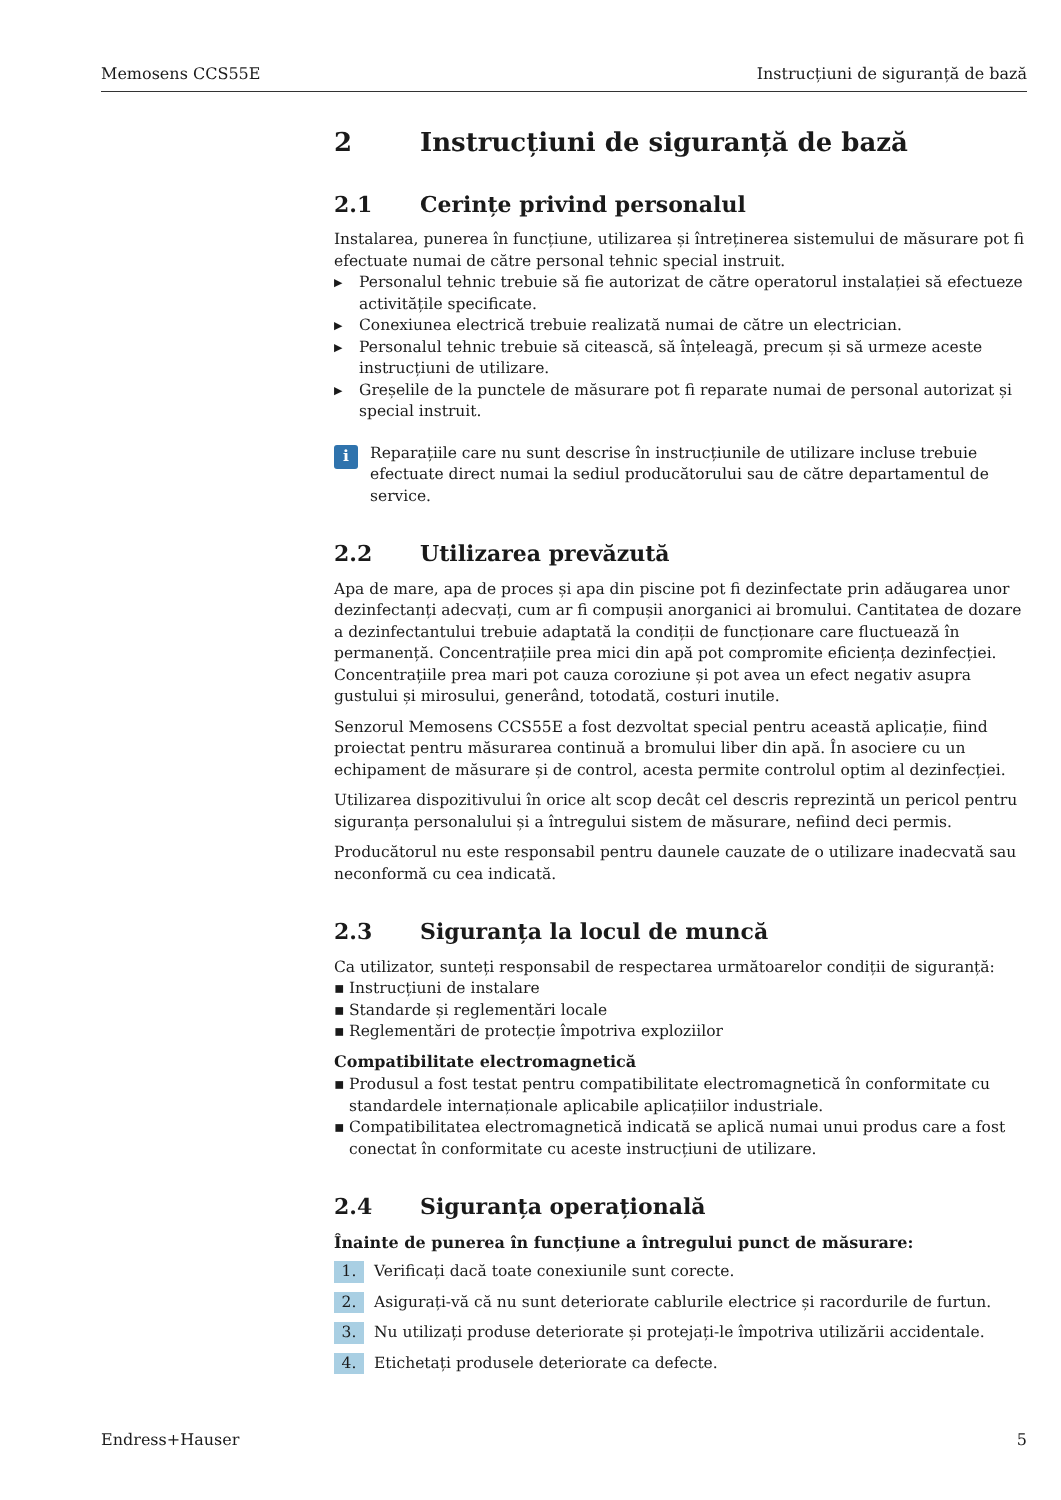Memosens CCS55E Instrucțiuni de siguranță de bază
2 Instrucțiuni de siguranță de bază
2.1 Cerințe privind personalul
Instalarea, punerea în funcțiune, utilizarea și întreținerea sistemului de măsurare pot fi efectuate numai de către personal tehnic special instruit.
▶ Personalul tehnic trebuie să fie autorizat de către operatorul instalației să efectueze activitățile specificate.
▶ Conexiunea electrică trebuie realizată numai de către un electrician.
▶ Personalul tehnic trebuie să citească, să înțeleagă, precum și să urmeze aceste instrucțiuni de utilizare.
▶ Greșelile de la punctele de măsurare pot fi reparate numai de personal autorizat și special instruit.
i
Reparațiile care nu sunt descrise în instrucțiunile de utilizare incluse trebuie efectuate direct numai la sediul producătorului sau de către departamentul de service.
2.2 Utilizarea prevăzută
Apa de mare, apa de proces și apa din piscine pot fi dezinfectate prin adăugarea unor dezinfectanți adecvați, cum ar fi compușii anorganici ai bromului. Cantitatea de dozare a dezinfectantului trebuie adaptată la condiții de funcționare care fluctuează în permanență. Concentrațiile prea mici din apă pot compromite eficiența dezinfecției. Concentrațiile prea mari pot cauza coroziune și pot avea un efect negativ asupra gustului și mirosului, generând, totodată, costuri inutile.
Senzorul Memosens CCS55E a fost dezvoltat special pentru această aplicație, fiind proiectat pentru măsurarea continuă a bromului liber din apă. În asociere cu un echipament de măsurare și de control, acesta permite controlul optim al dezinfecției.
Utilizarea dispozitivului în orice alt scop decât cel descris reprezintă un pericol pentru siguranța personalului și a întregului sistem de măsurare, nefiind deci permis.
Producătorul nu este responsabil pentru daunele cauzate de o utilizare inadecvată sau neconformă cu cea indicată.
2.3 Siguranța la locul de muncă
Ca utilizator, sunteți responsabil de respectarea următoarelor condiții de siguranță:
▪ Instrucțiuni de instalare
▪ Standarde și reglementări locale
▪ Reglementări de protecție împotriva exploziilor
Compatibilitate electromagnetică
▪ Produsul a fost testat pentru compatibilitate electromagnetică în conformitate cu standardele internaționale aplicabile aplicațiilor industriale.
▪ Compatibilitatea electromagnetică indicată se aplică numai unui produs care a fost conectat în conformitate cu aceste instrucțiuni de utilizare.
2.4 Siguranța operațională
Înainte de punerea în funcțiune a întregului punct de măsurare:
1. Verificați dacă toate conexiunile sunt corecte.
2. Asigurați-vă că nu sunt deteriorate cablurile electrice și racordurile de furtun.
3. Nu utilizați produse deteriorate și protejați-le împotriva utilizării accidentale.
4. Etichetați produsele deteriorate ca defecte.
Endress+Hauser 5